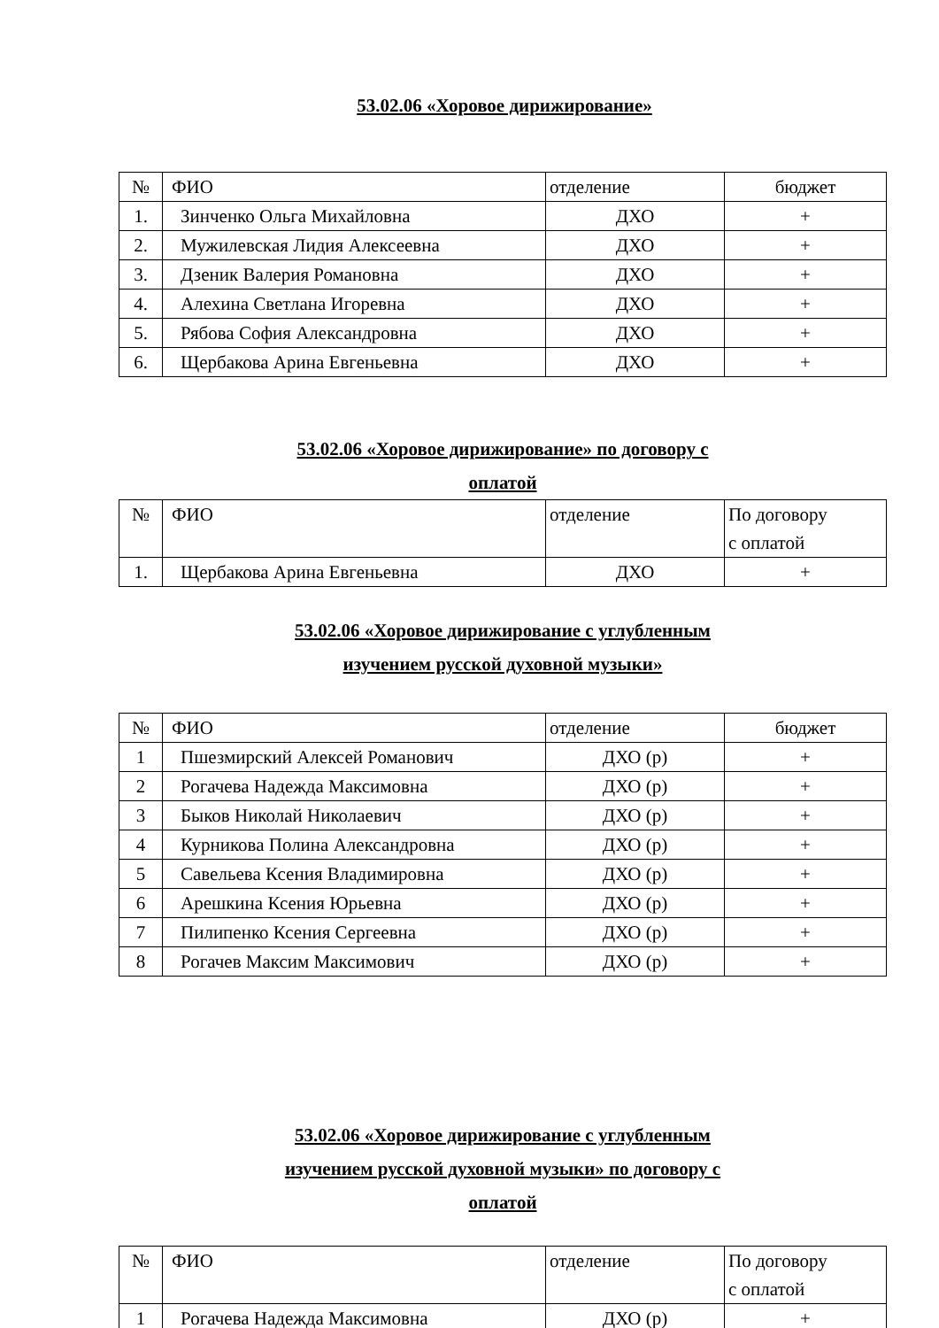53.02.06 «Хоровое дирижирование»
| № | ФИО | отделение | бюджет |
| 1. | Зинченко Ольга Михайловна | ДХО | + |
| 2. | Мужилевская Лидия Алексеевна | ДХО | + |
| 3. | Дзеник Валерия Романовна | ДХО | + |
| 4. | Алехина Светлана Игоревна | ДХО | + |
| 5. | Рябова София Александровна | ДХО | + |
| 6. | Щербакова Арина Евгеньевна | ДХО | + |
53.02.06 «Хоровое дирижирование» по договору с
оплатой
| № | ФИО | отделение | По договору с оплатой |
| 1. | Щербакова Арина Евгеньевна | ДХО | + |
53.02.06 «Хоровое дирижирование с углубленным
изучением русской духовной музыки»
| № | ФИО | отделение | бюджет |
| 1 | Пшезмирский Алексей Романович | ДХО (р) | + |
| 2 | Рогачева Надежда Максимовна | ДХО (р) | + |
| 3 | Быков Николай Николаевич | ДХО (р) | + |
| 4 | Курникова Полина Александровна | ДХО (р) | + |
| 5 | Савельева Ксения Владимировна | ДХО (р) | + |
| 6 | Арешкина Ксения Юрьевна | ДХО (р) | + |
| 7 | Пилипенко Ксения Сергеевна | ДХО (р) | + |
| 8 | Рогачев Максим Максимович | ДХО (р) | + |
53.02.06 «Хоровое дирижирование с углубленным
изучением русской духовной музыки» по договору с
оплатой
| № | ФИО | отделение | По договору с оплатой |
| 1 | Рогачева Надежда Максимовна | ДХО (р) | + |